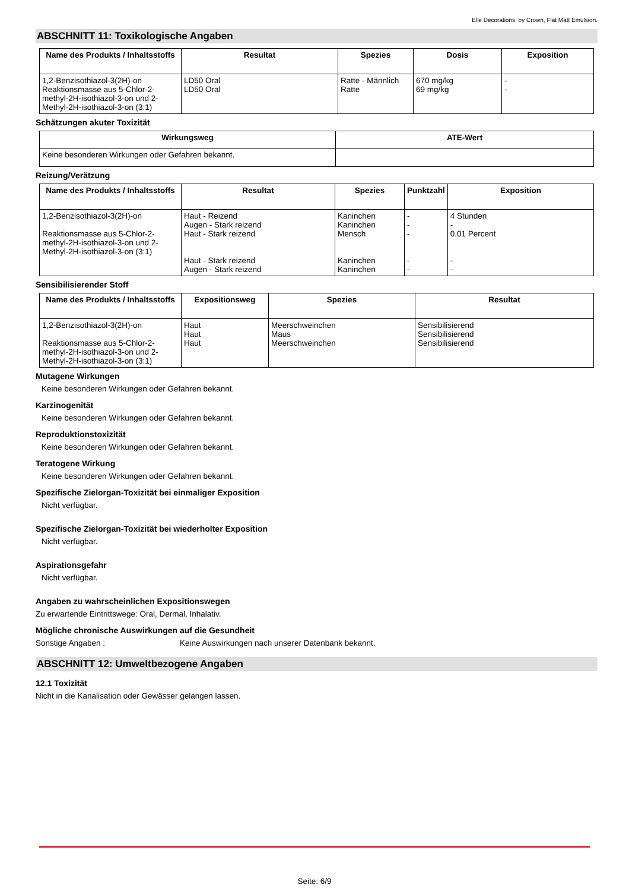Elle Decorations, by Crown, Flat Matt Emulsion.
ABSCHNITT 11: Toxikologische Angaben
| Name des Produkts / Inhaltsstoffs | Resultat | Spezies | Dosis | Exposition |
| --- | --- | --- | --- | --- |
| 1,2-Benzisothiazol-3(2H)-on Reaktionsmasse aus 5-Chlor-2-methyl-2H-isothiazol-3-on und 2-Methyl-2H-isothiazol-3-on (3:1) | LD50 Oral LD50 Oral | Ratte - Männlich Ratte | 670 mg/kg 69 mg/kg | - - |
Schätzungen akuter Toxizität
| Wirkungsweg | ATE-Wert |
| --- | --- |
| Keine besonderen Wirkungen oder Gefahren bekannt. | |
Reizung/Verätzung
| Name des Produkts / Inhaltsstoffs | Resultat | Spezies | Punktzahl | Exposition |
| --- | --- | --- | --- | --- |
| 1,2-Benzisothiazol-3(2H)-on Reaktionsmasse aus 5-Chlor-2-methyl-2H-isothiazol-3-on und 2-Methyl-2H-isothiazol-3-on (3:1) | Haut - Reizend Augen - Stark reizend Haut - Stark reizend Haut - Stark reizend Augen - Stark reizend | Kaninchen Kaninchen Mensch Kaninchen Kaninchen | - - - - - | 4 Stunden - 0.01 Percent - - |
Sensibilisierender Stoff
| Name des Produkts / Inhaltsstoffs | Expositionsweg | Spezies | Resultat |
| --- | --- | --- | --- |
| 1,2-Benzisothiazol-3(2H)-on Reaktionsmasse aus 5-Chlor-2-methyl-2H-isothiazol-3-on und 2-Methyl-2H-isothiazol-3-on (3:1) | Haut Haut Haut | Meerschweinchen Maus Meerschweinchen | Sensibilisierend Sensibilisierend Sensibilisierend |
Mutagene Wirkungen
Keine besonderen Wirkungen oder Gefahren bekannt.
Karzinogenität
Keine besonderen Wirkungen oder Gefahren bekannt.
Reproduktionstoxizität
Keine besonderen Wirkungen oder Gefahren bekannt.
Teratogene Wirkung
Keine besonderen Wirkungen oder Gefahren bekannt.
Spezifische Zielorgan-Toxizität bei einmaliger Exposition
Nicht verfügbar.
Spezifische Zielorgan-Toxizität bei wiederholter Exposition
Nicht verfügbar.
Aspirationsgefahr
Nicht verfügbar.
Angaben zu wahrscheinlichen Expositionswegen
Zu erwartende Eintrittswege: Oral, Dermal, Inhalativ.
Mögliche chronische Auswirkungen auf die Gesundheit
Sonstige Angaben : Keine Auswirkungen nach unserer Datenbank bekannt.
ABSCHNITT 12: Umweltbezogene Angaben
12.1 Toxizität
Nicht in die Kanalisation oder Gewässer gelangen lassen.
Seite: 6/9